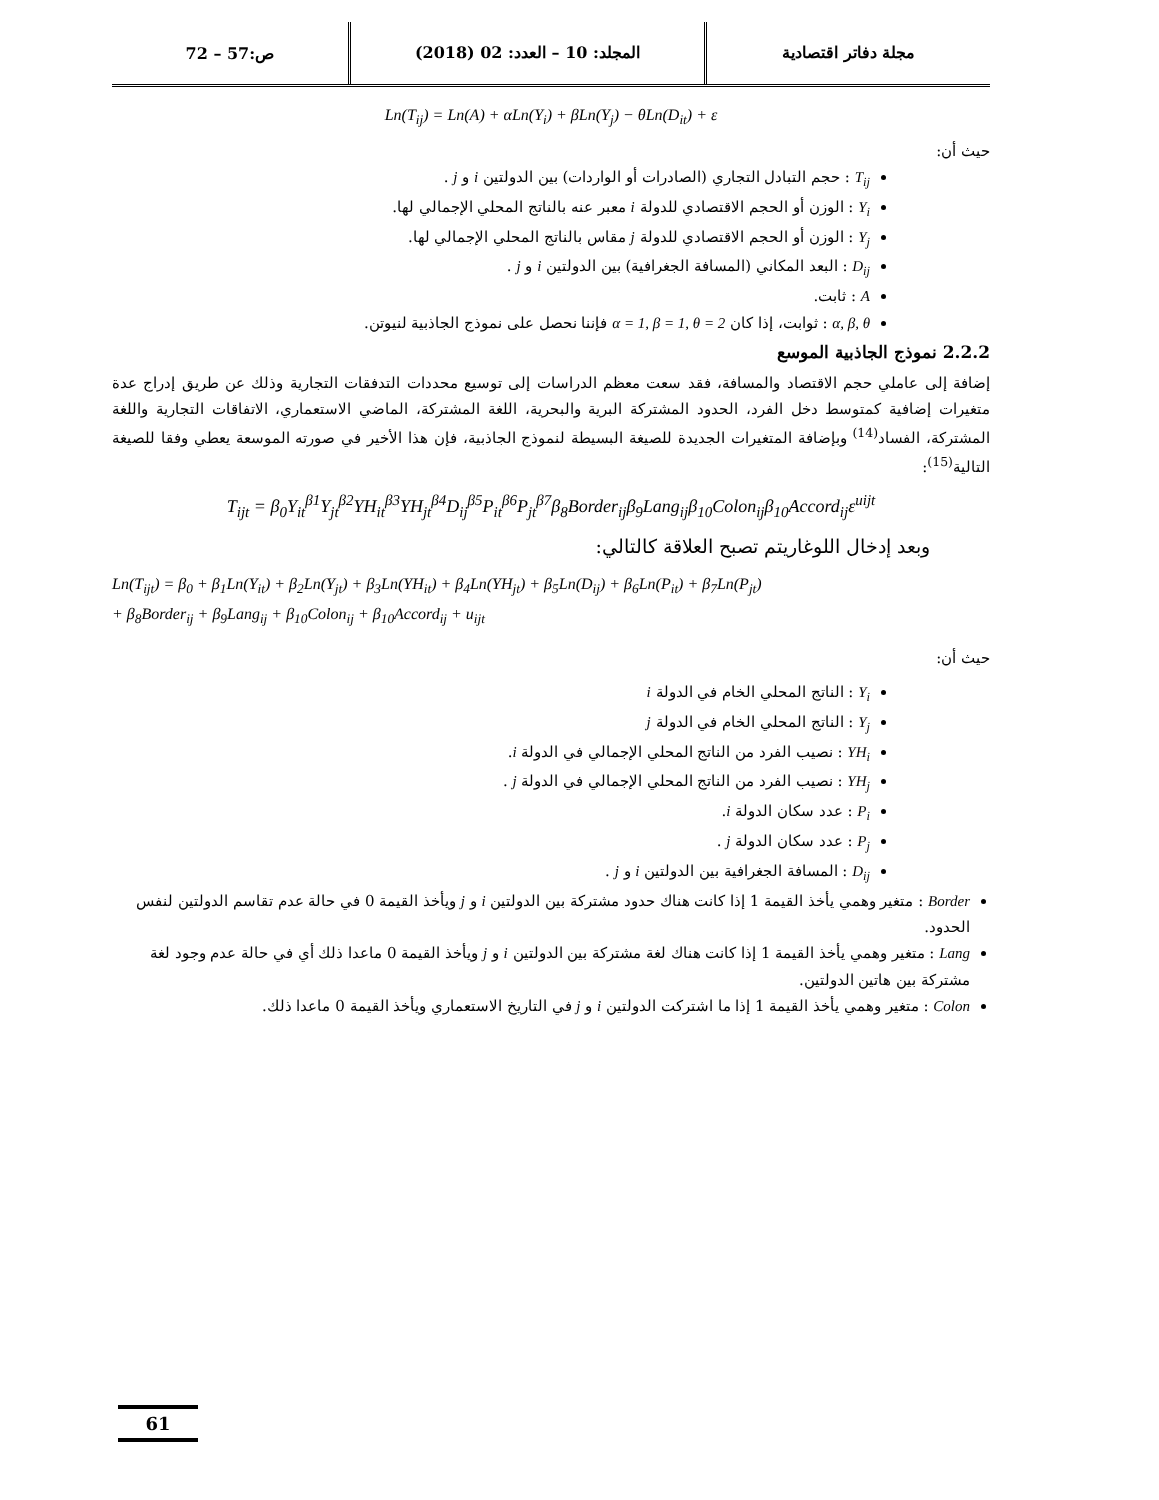مجلة دفاتر اقتصادية المجلد: 10 – العدد: 02 (2018)
ص:57 – 72
Ln(T<sub>ij</sub>) = Ln(A) + αLn(Y<sub>i</sub>) + βLn(Y<sub>j</sub>) − θLn(D<sub>it</sub>) + ε
حيث أن:
T<sub>ij</sub> : حجم التبادل التجاري (الصادرات أو الواردات) بين الدولتين i و j .
Y<sub>i</sub> : الوزن أو الحجم الاقتصادي للدولة i معبر عنه بالناتج المحلي الإجمالي لها.
Y<sub>j</sub> : الوزن أو الحجم الاقتصادي للدولة j مقاس بالناتج المحلي الإجمالي لها.
D<sub>ij</sub> : البعد المكاني (المسافة الجغرافية) بين الدولتين i و j .
A : ثابت.
α, β, θ : ثوابت، إذا كان α = 1, β = 1, θ = 2 فإننا نحصل على نموذج الجاذبية لنيوتن.
2.2.2 نموذج الجاذبية الموسع
إضافة إلى عاملي حجم الاقتصاد والمسافة، فقد سعت معظم الدراسات إلى توسيع محددات التدفقات التجارية وذلك عن طريق إدراج عدة متغيرات إضافية كمتوسط دخل الفرد، الحدود المشتركة البرية والبحرية، اللغة المشتركة، الماضي الاستعماري، الاتفاقات التجارية واللغة المشتركة، الفساد<sup>(14)</sup> وبإضافة المتغيرات الجديدة للصيغة البسيطة لنموذج الجاذبية، فإن هذا الأخير في صورته الموسعة يعطي وفقا للصيغة التالية<sup>(15)</sup>:
T<sub>ijt</sub> = β<sub>0</sub>Y<sub>it</sub><sup>β1</sup>Y<sub>jt</sub><sup>β2</sup>YH<sub>it</sub><sup>β3</sup>YH<sub>jt</sub><sup>β4</sup>D<sub>ij</sub><sup>β5</sup>P<sub>it</sub><sup>β6</sup>P<sub>jt</sub><sup>β7</sup>β<sub>8</sub>Border<sub>ij</sub>β<sub>9</sub>Lang<sub>ij</sub>β<sub>10</sub>Colon<sub>ij</sub>β<sub>10</sub>Accord<sub>ij</sub>ε<sup>uijt</sup>
وبعد إدخال اللوغاريتم تصبح العلاقة كالتالي:
Ln(T<sub>ijt</sub>) = β<sub>0</sub> + β<sub>1</sub>Ln(Y<sub>it</sub>) + β<sub>2</sub>Ln(Y<sub>jt</sub>) + β<sub>3</sub>Ln(YH<sub>it</sub>) + β<sub>4</sub>Ln(YH<sub>jt</sub>) + β<sub>5</sub>Ln(D<sub>ij</sub>) + β<sub>6</sub>Ln(P<sub>it</sub>) + β<sub>7</sub>Ln(P<sub>jt</sub>)
+ β<sub>8</sub>Border<sub>ij</sub> + β<sub>9</sub>Lang<sub>ij</sub> + β<sub>10</sub>Colon<sub>ij</sub> + β<sub>10</sub>Accord<sub>ij</sub> + u<sub>ijt</sub>
حيث أن:
Y<sub>i</sub> : الناتج المحلي الخام في الدولة i
Y<sub>j</sub> : الناتج المحلي الخام في الدولة j
YH<sub>i</sub> : نصيب الفرد من الناتج المحلي الإجمالي في الدولة i.
YH<sub>j</sub> : نصيب الفرد من الناتج المحلي الإجمالي في الدولة j .
P<sub>i</sub> : عدد سكان الدولة i.
P<sub>j</sub> : عدد سكان الدولة j .
D<sub>ij</sub> : المسافة الجغرافية بين الدولتين i و j .
Border : متغير وهمي يأخذ القيمة 1 إذا كانت هناك حدود مشتركة بين الدولتين i و j ويأخذ القيمة 0 في حالة عدم تقاسم الدولتين لنفس الحدود.
Lang : متغير وهمي يأخذ القيمة 1 إذا كانت هناك لغة مشتركة بين الدولتين i و j ويأخذ القيمة 0 ماعدا ذلك أي في حالة عدم وجود لغة مشتركة بين هاتين الدولتين.
Colon : متغير وهمي يأخذ القيمة 1 إذا ما اشتركت الدولتين i و j في التاريخ الاستعماري ويأخذ القيمة 0 ماعدا ذلك.
61